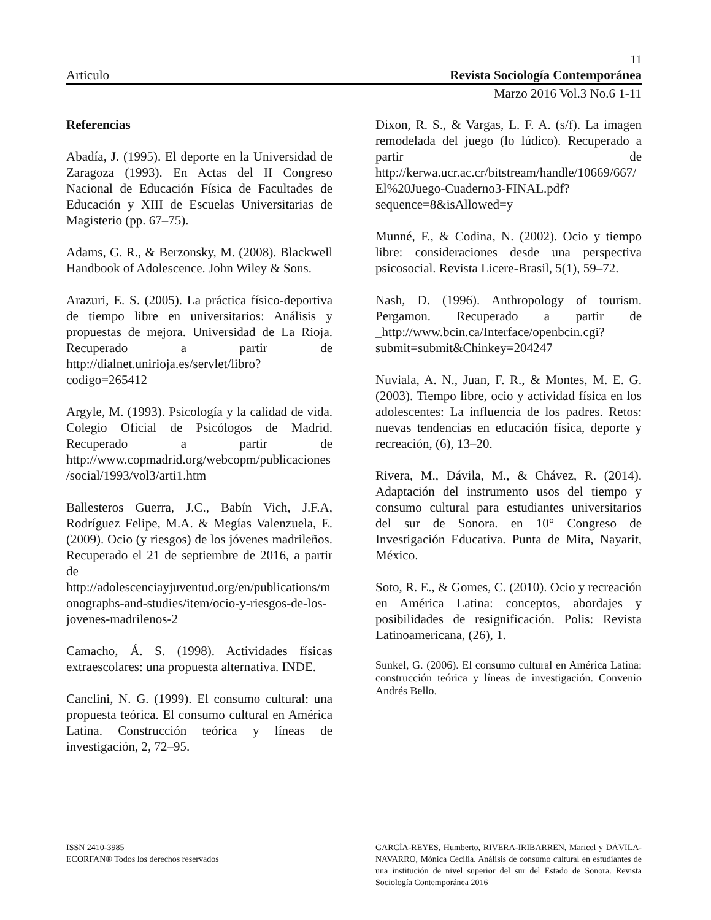11
Articulo Revista Sociología Contemporánea
Marzo 2016 Vol.3 No.6 1-11
Referencias
Abadía, J. (1995). El deporte en la Universidad de Zaragoza (1993). En Actas del II Congreso Nacional de Educación Física de Facultades de Educación y XIII de Escuelas Universitarias de Magisterio (pp. 67–75).
Adams, G. R., & Berzonsky, M. (2008). Blackwell Handbook of Adolescence. John Wiley & Sons.
Arazuri, E. S. (2005). La práctica físico-deportiva de tiempo libre en universitarios: Análisis y propuestas de mejora. Universidad de La Rioja. Recuperado a partir de http://dialnet.unirioja.es/servlet/libro?codigo=265412
Argyle, M. (1993). Psicología y la calidad de vida. Colegio Oficial de Psicólogos de Madrid. Recuperado a partir de http://www.copmadrid.org/webcopm/publicaciones/social/1993/vol3/arti1.htm
Ballesteros Guerra, J.C., Babín Vich, J.F.A, Rodríguez Felipe, M.A. & Megías Valenzuela, E. (2009). Ocio (y riesgos) de los jóvenes madrileños. Recuperado el 21 de septiembre de 2016, a partir de http://adolescenciayjuventud.org/en/publications/monographs-and-studies/item/ocio-y-riesgos-de-los-jovenes-madrilenos-2
Camacho, Á. S. (1998). Actividades físicas extraescolares: una propuesta alternativa. INDE.
Canclini, N. G. (1999). El consumo cultural: una propuesta teórica. El consumo cultural en América Latina. Construcción teórica y líneas de investigación, 2, 72–95.
Dixon, R. S., & Vargas, L. F. A. (s/f). La imagen remodelada del juego (lo lúdico). Recuperado a partir de http://kerwa.ucr.ac.cr/bitstream/handle/10669/667/El%20Juego-Cuaderno3-FINAL.pdf?sequence=8&isAllowed=y
Munné, F., & Codina, N. (2002). Ocio y tiempo libre: consideraciones desde una perspectiva psicosocial. Revista Licere-Brasil, 5(1), 59–72.
Nash, D. (1996). Anthropology of tourism. Pergamon. Recuperado a partir de _http://www.bcin.ca/Interface/openbcin.cgi?submit=submit&Chinkey=204247
Nuviala, A. N., Juan, F. R., & Montes, M. E. G. (2003). Tiempo libre, ocio y actividad física en los adolescentes: La influencia de los padres. Retos: nuevas tendencias en educación física, deporte y recreación, (6), 13–20.
Rivera, M., Dávila, M., & Chávez, R. (2014). Adaptación del instrumento usos del tiempo y consumo cultural para estudiantes universitarios del sur de Sonora. en 10° Congreso de Investigación Educativa. Punta de Mita, Nayarit, México.
Soto, R. E., & Gomes, C. (2010). Ocio y recreación en América Latina: conceptos, abordajes y posibilidades de resignificación. Polis: Revista Latinoamericana, (26), 1.
Sunkel, G. (2006). El consumo cultural en América Latina: construcción teórica y líneas de investigación. Convenio Andrés Bello.
ISSN 2410-3985
ECORFAN® Todos los derechos reservados
GARCÍA-REYES, Humberto, RIVERA-IRIBARREN, Maricel y DÁVILA-NAVARRO, Mónica Cecilia. Análisis de consumo cultural en estudiantes de una institución de nivel superior del sur del Estado de Sonora. Revista Sociología Contemporánea 2016